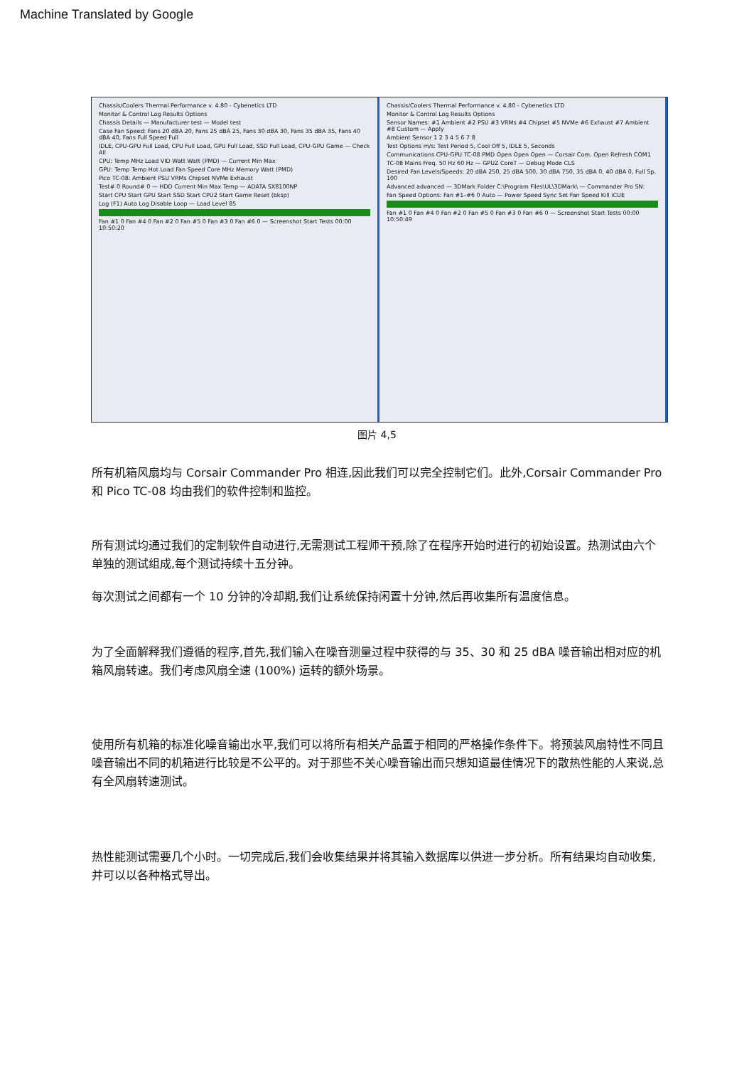Machine Translated by Google
Chassis/Coolers Thermal Performance v. 4.80 - Cybenetics LTD
Monitor & Control Log Results Options
Chassis Details — Manufacturer test — Model test
Case Fan Speed: Fans 20 dBA 20, Fans 25 dBA 25, Fans 30 dBA 30, Fans 35 dBA 35, Fans 40 dBA 40, Fans Full Speed Full
IDLE, CPU-GPU Full Load, CPU Full Load, GPU Full Load, SSD Full Load, CPU-GPU Game — Check All
CPU: Temp MHz Load VID Watt Watt (PMD) — Current Min Max
GPU: Temp Temp Hot Load Fan Speed Core MHz Memory Watt (PMD)
Pico TC-08: Ambient PSU VRMs Chipset NVMe Exhaust
Test# 0 Round# 0 — HDD Current Min Max Temp — ADATA SX8100NP
Start CPU Start GPU Start SSD Start CPU2 Start Game Reset (bksp)
Log (F1) Auto Log Disable Loop — Load Level 85
Fan #1 0 Fan #4 0 Fan #2 0 Fan #5 0 Fan #3 0 Fan #6 0 — Screenshot Start Tests 00:00 10:50:20
Chassis/Coolers Thermal Performance v. 4.80 - Cybenetics LTD
Monitor & Control Log Results Options
Sensor Names: #1 Ambient #2 PSU #3 VRMs #4 Chipset #5 NVMe #6 Exhaust #7 Ambient #8 Custom — Apply
Ambient Sensor 1 2 3 4 5 6 7 8
Test Options m/s: Test Period 5, Cool Off 5, IDLE 5, Seconds
Communications CPU-GPU TC-08 PMD Open Open Open — Corsair Com. Open Refresh COM1
TC-08 Mains Freq. 50 Hz 60 Hz — GPUZ CoreT — Debug Mode CLS
Desired Fan Levels/Speeds: 20 dBA 250, 25 dBA 500, 30 dBA 750, 35 dBA 0, 40 dBA 0, Full Sp. 100
Advanced advanced — 3DMark Folder C:\Program Files\UL\3DMark\ — Commander Pro SN:
Fan Speed Options: Fan #1–#6 0 Auto — Power Speed Sync Set Fan Speed Kill iCUE
Fan #1 0 Fan #4 0 Fan #2 0 Fan #5 0 Fan #3 0 Fan #6 0 — Screenshot Start Tests 00:00 10:50:49
图片 4,5
所有机箱风扇均与 Corsair Commander Pro 相连,因此我们可以完全控制它们。此外,Corsair Commander Pro 和 Pico TC-08 均由我们的软件控制和监控。
所有测试均通过我们的定制软件自动进行,无需测试工程师干预,除了在程序开始时进行的初始设置。热测试由六个单独的测试组成,每个测试持续十五分钟。
每次测试之间都有一个 10 分钟的冷却期,我们让系统保持闲置十分钟,然后再收集所有温度信息。
为了全面解释我们遵循的程序,首先,我们输入在噪音测量过程中获得的与 35、30 和 25 dBA 噪音输出相对应的机箱风扇转速。我们考虑风扇全速 (100%) 运转的额外场景。
使用所有机箱的标准化噪音输出水平,我们可以将所有相关产品置于相同的严格操作条件下。将预装风扇特性不同且噪音输出不同的机箱进行比较是不公平的。对于那些不关心噪音输出而只想知道最佳情况下的散热性能的人来说,总有全风扇转速测试。
热性能测试需要几个小时。一切完成后,我们会收集结果并将其输入数据库以供进一步分析。所有结果均自动收集,并可以以各种格式导出。